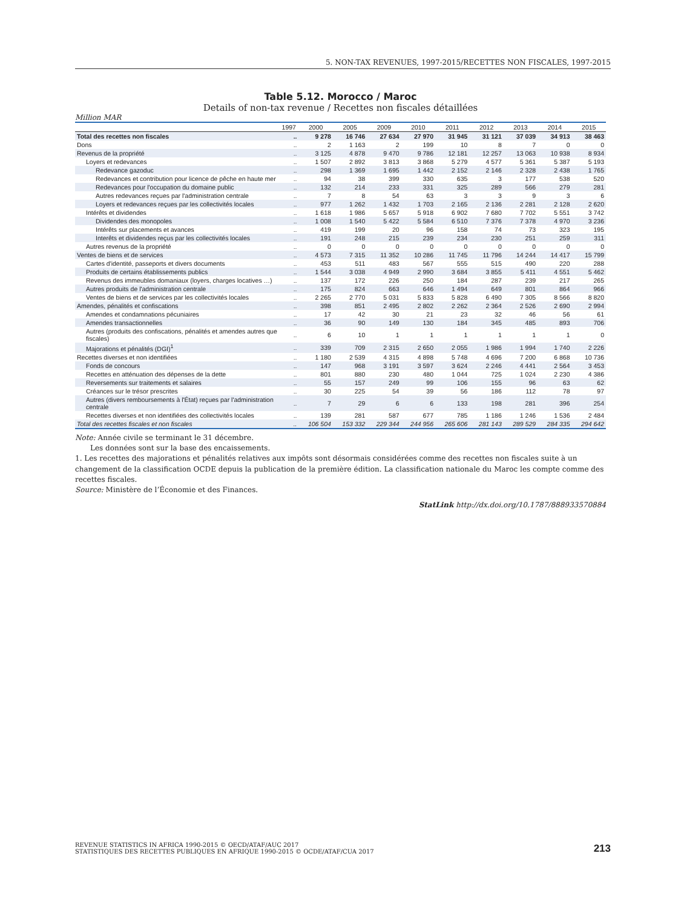5. NON-TAX REVENUES, 1997-2015/RECETTES NON FISCALES, 1997-2015
Table 5.12. Morocco / Maroc
Details of non-tax revenue / Recettes non fiscales détaillées
Million MAR
| | 1997 | 2000 | 2005 | 2009 | 2010 | 2011 | 2012 | 2013 | 2014 | 2015 |
| --- | --- | --- | --- | --- | --- | --- | --- | --- | --- | --- |
| Total des recettes non fiscales | .. | 9 278 | 16 746 | 27 634 | 27 970 | 31 945 | 31 121 | 37 039 | 34 913 | 38 463 |
| Dons | .. | 2 | 1 163 | 2 | 199 | 10 | 8 | 7 | 0 | 0 |
| Revenus de la propriété | .. | 3 125 | 4 878 | 9 470 | 9 786 | 12 181 | 12 257 | 13 063 | 10 938 | 8 934 |
| Loyers et redevances | .. | 1 507 | 2 892 | 3 813 | 3 868 | 5 279 | 4 577 | 5 361 | 5 387 | 5 193 |
| Redevance gazoduc | .. | 298 | 1 369 | 1 695 | 1 442 | 2 152 | 2 146 | 2 328 | 2 438 | 1 765 |
| Redevances et contribution pour licence de pêche en haute mer | .. | 94 | 38 | 399 | 330 | 635 | 3 | 177 | 538 | 520 |
| Redevances pour l'occupation du domaine public | .. | 132 | 214 | 233 | 331 | 325 | 289 | 566 | 279 | 281 |
| Autres redevances reçues par l'administration centrale | .. | 7 | 8 | 54 | 63 | 3 | 3 | 9 | 3 | 6 |
| Loyers et redevances reçues par les collectivités locales | .. | 977 | 1 262 | 1 432 | 1 703 | 2 165 | 2 136 | 2 281 | 2 128 | 2 620 |
| Intérêts et dividendes | .. | 1 618 | 1 986 | 5 657 | 5 918 | 6 902 | 7 680 | 7 702 | 5 551 | 3 742 |
| Dividendes des monopoles | .. | 1 008 | 1 540 | 5 422 | 5 584 | 6 510 | 7 376 | 7 378 | 4 970 | 3 236 |
| Intérêts sur placements et avances | .. | 419 | 199 | 20 | 96 | 158 | 74 | 73 | 323 | 195 |
| Interêts et dividendes reçus par les collectivités locales | .. | 191 | 248 | 215 | 239 | 234 | 230 | 251 | 259 | 311 |
| Autres revenus de la propriété | .. | 0 | 0 | 0 | 0 | 0 | 0 | 0 | 0 | 0 |
| Ventes de biens et de services | .. | 4 573 | 7 315 | 11 352 | 10 286 | 11 745 | 11 796 | 14 244 | 14 417 | 15 799 |
| Cartes d'identité, passeports et divers documents | .. | 453 | 511 | 483 | 567 | 555 | 515 | 490 | 220 | 288 |
| Produits de certains établissements publics | .. | 1 544 | 3 038 | 4 949 | 2 990 | 3 684 | 3 855 | 5 411 | 4 551 | 5 462 |
| Revenus des immeubles domaniaux (loyers, charges locatives …) | .. | 137 | 172 | 226 | 250 | 184 | 287 | 239 | 217 | 265 |
| Autres produits de l'administration centrale | .. | 175 | 824 | 663 | 646 | 1 494 | 649 | 801 | 864 | 966 |
| Ventes de biens et de services par les collectivités locales | .. | 2 265 | 2 770 | 5 031 | 5 833 | 5 828 | 6 490 | 7 305 | 8 566 | 8 820 |
| Amendes, pénalités et confiscations | .. | 398 | 851 | 2 495 | 2 802 | 2 262 | 2 364 | 2 526 | 2 690 | 2 994 |
| Amendes et condamnations pécuniaires | .. | 17 | 42 | 30 | 21 | 23 | 32 | 46 | 56 | 61 |
| Amendes transactionnelles | .. | 36 | 90 | 149 | 130 | 184 | 345 | 485 | 893 | 706 |
| Autres (produits des confiscations, pénalités et amendes autres que fiscales) | .. | 6 | 10 | 1 | 1 | 1 | 1 | 1 | 1 | 0 |
| Majorations et pénalités (DGI)<sup>1</sup> | .. | 339 | 709 | 2 315 | 2 650 | 2 055 | 1 986 | 1 994 | 1 740 | 2 226 |
| Recettes diverses et non identifiées | .. | 1 180 | 2 539 | 4 315 | 4 898 | 5 748 | 4 696 | 7 200 | 6 868 | 10 736 |
| Fonds de concours | .. | 147 | 968 | 3 191 | 3 597 | 3 624 | 2 246 | 4 441 | 2 564 | 3 453 |
| Recettes en atténuation des dépenses de la dette | .. | 801 | 880 | 230 | 480 | 1 044 | 725 | 1 024 | 2 230 | 4 386 |
| Reversements sur traitements et salaires | .. | 55 | 157 | 249 | 99 | 106 | 155 | 96 | 63 | 62 |
| Créances sur le trésor prescrites | .. | 30 | 225 | 54 | 39 | 56 | 186 | 112 | 78 | 97 |
| Autres (divers remboursements à l'État) reçues par l'administration centrale | .. | 7 | 29 | 6 | 6 | 133 | 198 | 281 | 396 | 254 |
| Recettes diverses et non identifiées des collectivités locales | .. | 139 | 281 | 587 | 677 | 785 | 1 186 | 1 246 | 1 536 | 2 484 |
| Total des recettes fiscales et non fiscales | .. | 106 504 | 153 332 | 229 344 | 244 956 | 265 606 | 281 143 | 289 529 | 284 335 | 294 642 |
Note: Année civile se terminant le 31 décembre.
Les données sont sur la base des encaissements.
1. Les recettes des majorations et pénalités relatives aux impôts sont désormais considérées comme des recettes non fiscales suite à un changement de la classification OCDE depuis la publication de la première édition. La classification nationale du Maroc les compte comme des recettes fiscales.
Source: Ministère de l’Économie et des Finances.
StatLink http://dx.doi.org/10.1787/888933570884
REVENUE STATISTICS IN AFRICA 1990-2015 © OECD/ATAF/AUC 2017
STATISTIQUES DES RECETTES PUBLIQUES EN AFRIQUE 1990-2015 © OCDE/ATAF/CUA 2017
213